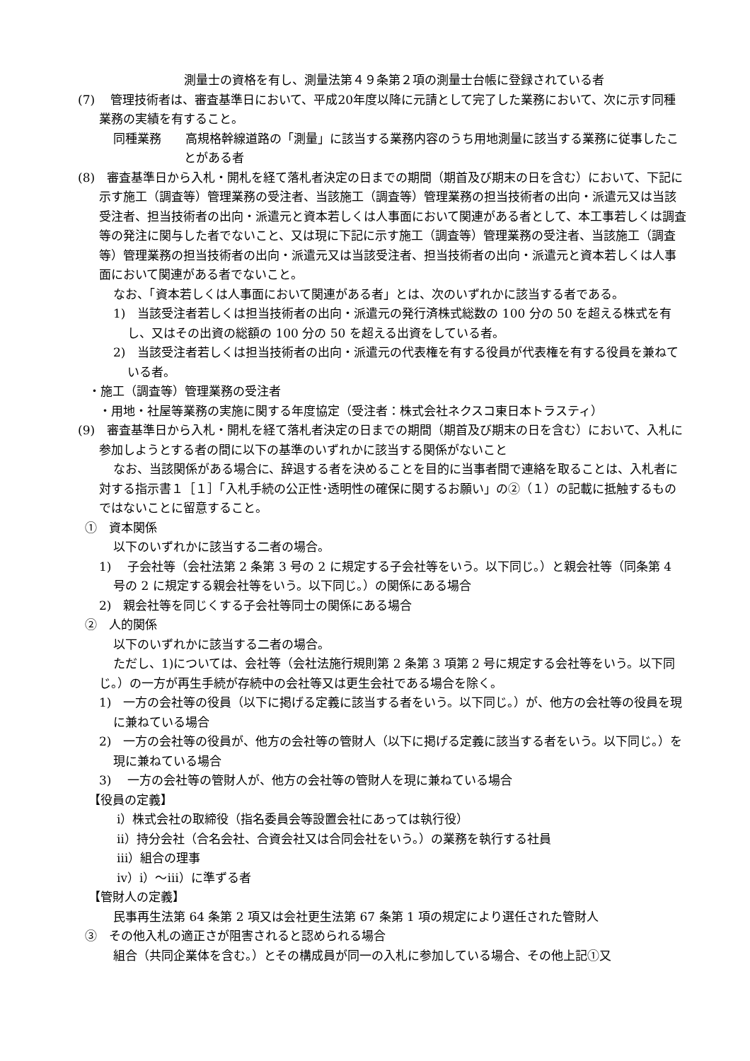測量士の資格を有し、測量法第４９条第２項の測量士台帳に登録されている者
(7)　 管理技術者は、審査基準日において、平成20年度以降に元請として完了した業務において、次に示す同種業務の実績を有すること。
同種業務　　高規格幹線道路の「測量」に該当する業務内容のうち用地測量に該当する業務に従事したことがある者
(8)　審査基準日から入札・開札を経て落札者決定の日までの期間（期首及び期末の日を含む）において、下記に示す施工（調査等）管理業務の受注者、当該施工（調査等）管理業務の担当技術者の出向・派遣元又は当該受注者、担当技術者の出向・派遣元と資本若しくは人事面において関連がある者として、本工事若しくは調査等の発注に関与した者でないこと、又は現に下記に示す施工（調査等）管理業務の受注者、当該施工（調査等）管理業務の担当技術者の出向・派遣元又は当該受注者、担当技術者の出向・派遣元と資本若しくは人事面において関連がある者でないこと。
なお、「資本若しくは人事面において関連がある者」とは、次のいずれかに該当する者である。
1)　当該受注者若しくは担当技術者の出向・派遣元の発行済株式総数の 100 分の 50 を超える株式を有し、又はその出資の総額の 100 分の 50 を超える出資をしている者。
2)　当該受注者若しくは担当技術者の出向・派遣元の代表権を有する役員が代表権を有する役員を兼ねている者。
・施工（調査等）管理業務の受注者
・用地・社屋等業務の実施に関する年度協定（受注者：株式会社ネクスコ東日本トラスティ）
(9)　審査基準日から入札・開札を経て落札者決定の日までの期間（期首及び期末の日を含む）において、入札に参加しようとする者の間に以下の基準のいずれかに該当する関係がないこと
なお、当該関係がある場合に、辞退する者を決めることを目的に当事者間で連絡を取ることは、入札者に対する指示書１［１］「入札手続の公正性･透明性の確保に関するお願い」の②（１）の記載に抵触するものではないことに留意すること。
①　資本関係
以下のいずれかに該当する二者の場合。
1)　 子会社等（会社法第 2 条第 3 号の 2 に規定する子会社等をいう。以下同じ。）と親会社等（同条第 4 号の 2 に規定する親会社等をいう。以下同じ。）の関係にある場合
2)　親会社等を同じくする子会社等同士の関係にある場合
②　人的関係
以下のいずれかに該当する二者の場合。
ただし、1)については、会社等（会社法施行規則第 2 条第 3 項第 2 号に規定する会社等をいう。以下同じ。）の一方が再生手続が存続中の会社等又は更生会社である場合を除く。
1)　一方の会社等の役員（以下に掲げる定義に該当する者をいう。以下同じ。）が、他方の会社等の役員を現に兼ねている場合
2)　一方の会社等の役員が、他方の会社等の管財人（以下に掲げる定義に該当する者をいう。以下同じ。）を現に兼ねている場合
3)　 一方の会社等の管財人が、他方の会社等の管財人を現に兼ねている場合
【役員の定義】
ⅰ）株式会社の取締役（指名委員会等設置会社にあっては執行役）
ⅱ）持分会社（合名会社、合資会社又は合同会社をいう。）の業務を執行する社員
ⅲ）組合の理事
ⅳ）ⅰ）～ⅲ）に準ずる者
【管財人の定義】
民事再生法第 64 条第 2 項又は会社更生法第 67 条第 1 項の規定により選任された管財人
③　その他入札の適正さが阻害されると認められる場合
組合（共同企業体を含む。）とその構成員が同一の入札に参加している場合、その他上記①又